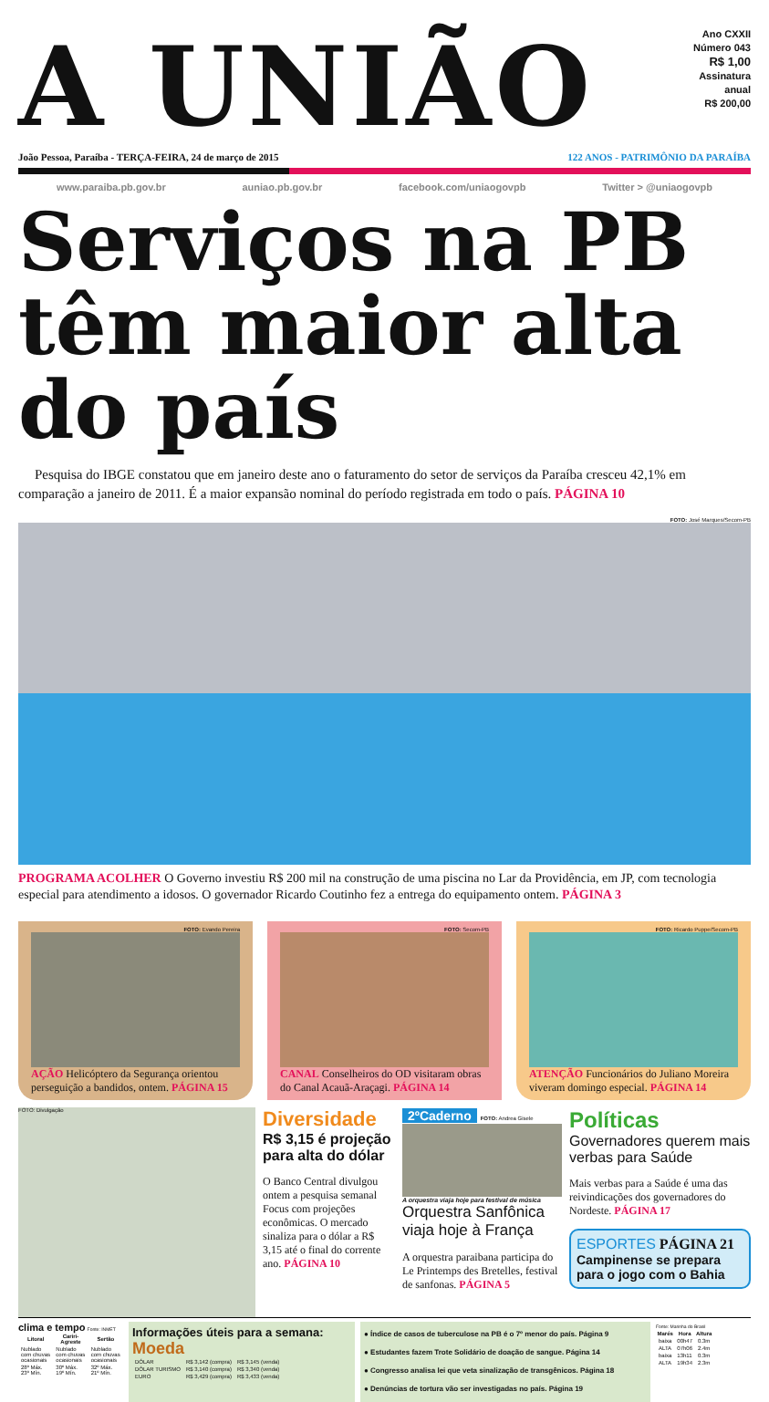A UNIÃO
Ano CXXII
Número 043
R$ 1,00
Assinatura
anual
R$ 200,00
João Pessoa, Paraíba - TERÇA-FEIRA, 24 de março de 2015 122 ANOS - PATRIMÔNIO DA PARAÍBA
www.paraiba.pb.gov.br auniao.pb.gov.br facebook.com/uniaogovpb Twitter > @uniaogovpb
Serviços na PB têm maior alta do país
Pesquisa do IBGE constatou que em janeiro deste ano o faturamento do setor de serviços da Paraíba cresceu 42,1% em comparação a janeiro de 2011. É a maior expansão nominal do período registrada em todo o país. PÁGINA 10
FOTO: José Marques/Secom-PB
PROGRAMA ACOLHER O Governo investiu R$ 200 mil na construção de uma piscina no Lar da Providência, em JP, com tecnologia especial para atendimento a idosos. O governador Ricardo Coutinho fez a entrega do equipamento ontem. PÁGINA 3
FOTO: Evando Pereira
AÇÃO Helicóptero da Segurança orientou perseguição a bandidos, ontem. PÁGINA 15
FOTO: Secom-PB
CANAL Conselheiros do OD visitaram obras do Canal Acauã-Araçagi. PÁGINA 14
FOTO: Ricardo Puppe/Secom-PB
ATENÇÃO Funcionários do Juliano Moreira viveram domingo especial. PÁGINA 14
FOTO: Divulgação
Diversidade
R$ 3,15 é projeção para alta do dólar
O Banco Central divulgou ontem a pesquisa semanal Focus com projeções econômicas. O mercado sinaliza para o dólar a R$ 3,15 até o final do corrente ano. PÁGINA 10
2ºCaderno
FOTO: Andrea Gisele
A orquestra viaja hoje para festival de música
Orquestra Sanfônica viaja hoje à França
A orquestra paraibana participa do Le Printemps des Bretelles, festival de sanfonas. PÁGINA 5
Políticas
Governadores querem mais verbas para Saúde
Mais verbas para a Saúde é uma das reivindicações dos governadores do Nordeste. PÁGINA 17
ESPORTES PÁGINA 21
Campinense se prepara para o jogo com o Bahia
clima e tempo Fonte: INMET
| Litoral | Cariri-Agreste | Sertão |
| --- | --- | --- |
| Nublado com chuvas ocasionais | Nublado com chuvas ocasionais | Nublado com chuvas ocasionais |
| 28º Máx. 23º Mín. | 30º Máx. 19º Mín. | 32º Máx. 21º Mín. |
Informações úteis para a semana:
Moeda
| DÓLAR | R$ 3,142 (compra) | R$ 3,145 (venda) |
| DÓLAR TURISMO | R$ 3,140 (compra) | R$ 3,340 (venda) |
| EURO | R$ 3,429 (compra) | R$ 3,433 (venda) |
● Índice de casos de tuberculose na PB é o 7º menor do país. Página 9
● Estudantes fazem Trote Solidário de doação de sangue. Página 14
● Congresso analisa lei que veta sinalização de transgênicos. Página 18
● Denúncias de tortura vão ser investigadas no país. Página 19
Fonte: Marinha do Brasil
| Marés | Hora | Altura |
| --- | --- | --- |
| baixa | 00h47 | 0.3m |
| ALTA | 07h06 | 2.4m |
| baixa | 13h11 | 0.3m |
| ALTA | 19h34 | 2.3m |